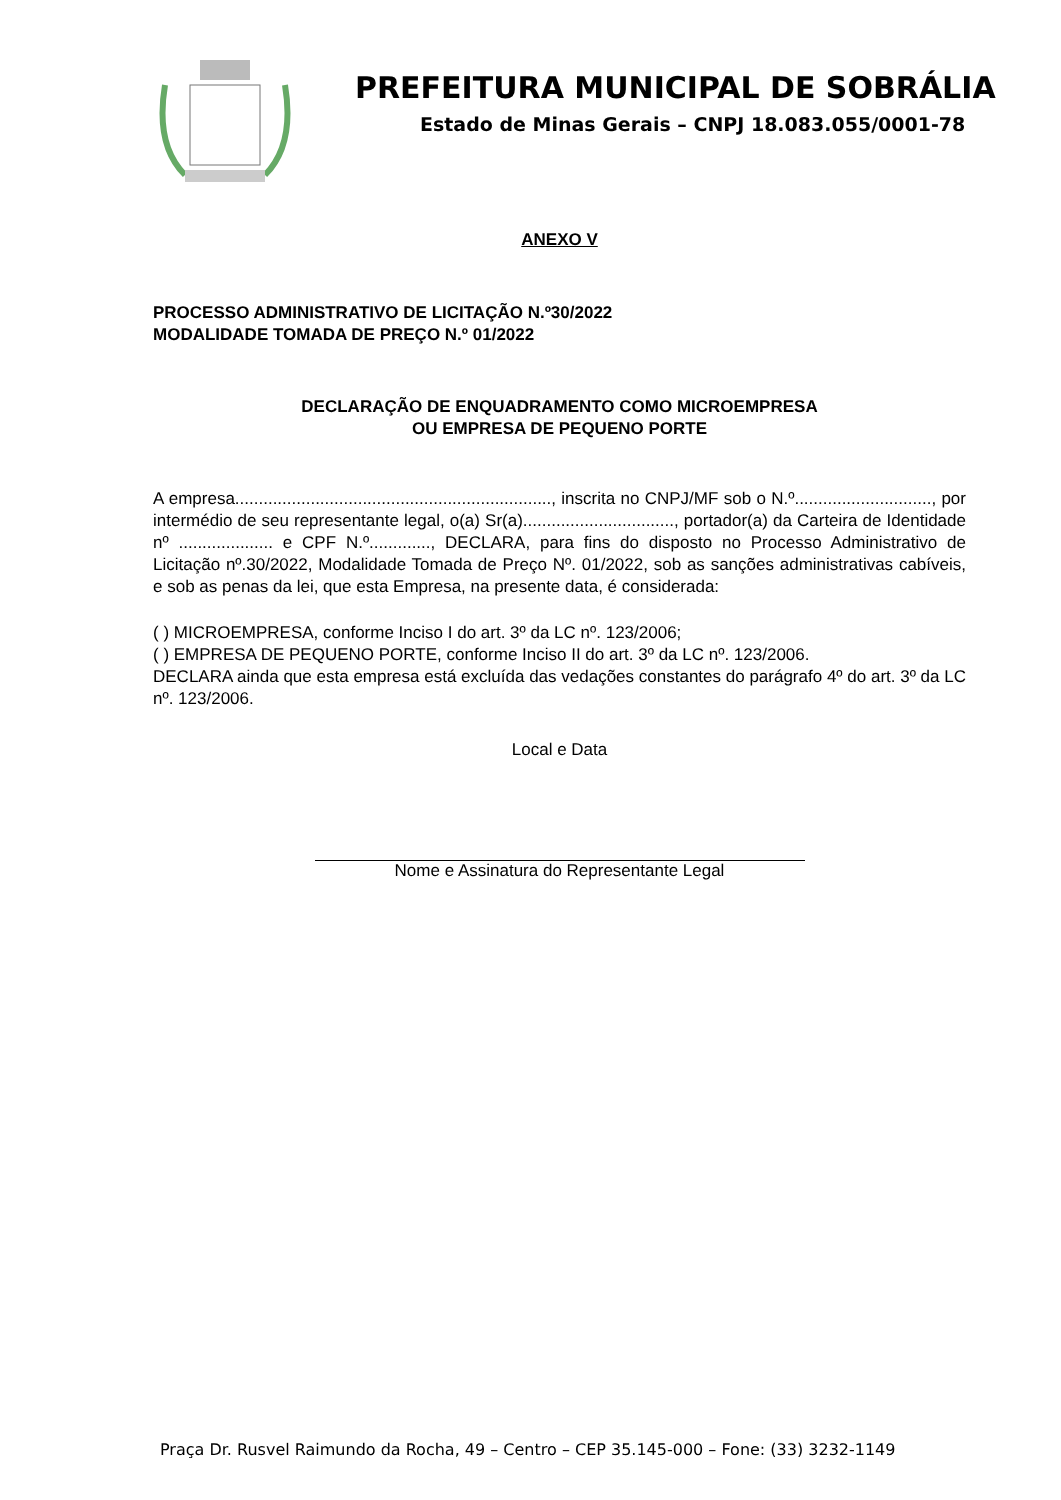PREFEITURA MUNICIPAL DE SOBRÁLIA
Estado de Minas Gerais – CNPJ 18.083.055/0001-78
ANEXO V
PROCESSO ADMINISTRATIVO DE LICITAÇÃO N.º30/2022
MODALIDADE TOMADA DE PREÇO N.º 01/2022
DECLARAÇÃO DE ENQUADRAMENTO COMO MICROEMPRESA
OU EMPRESA DE PEQUENO PORTE
A empresa..................................................................., inscrita no CNPJ/MF sob o N.º............................., por intermédio de seu representante legal, o(a) Sr(a)................................, portador(a) da Carteira de Identidade nº .................... e CPF N.º............., DECLARA, para fins do disposto no Processo Administrativo de Licitação nº.30/2022, Modalidade Tomada de Preço Nº. 01/2022, sob as sanções administrativas cabíveis, e sob as penas da lei, que esta Empresa, na presente data, é considerada:
( ) MICROEMPRESA, conforme Inciso I do art. 3º da LC nº. 123/2006;
( ) EMPRESA DE PEQUENO PORTE, conforme Inciso II do art. 3º da LC nº. 123/2006.
DECLARA ainda que esta empresa está excluída das vedações constantes do parágrafo 4º do art. 3º da LC nº. 123/2006.
Local e Data
Nome e Assinatura do Representante Legal
Praça Dr. Rusvel Raimundo da Rocha, 49 – Centro – CEP 35.145-000 – Fone: (33) 3232-1149